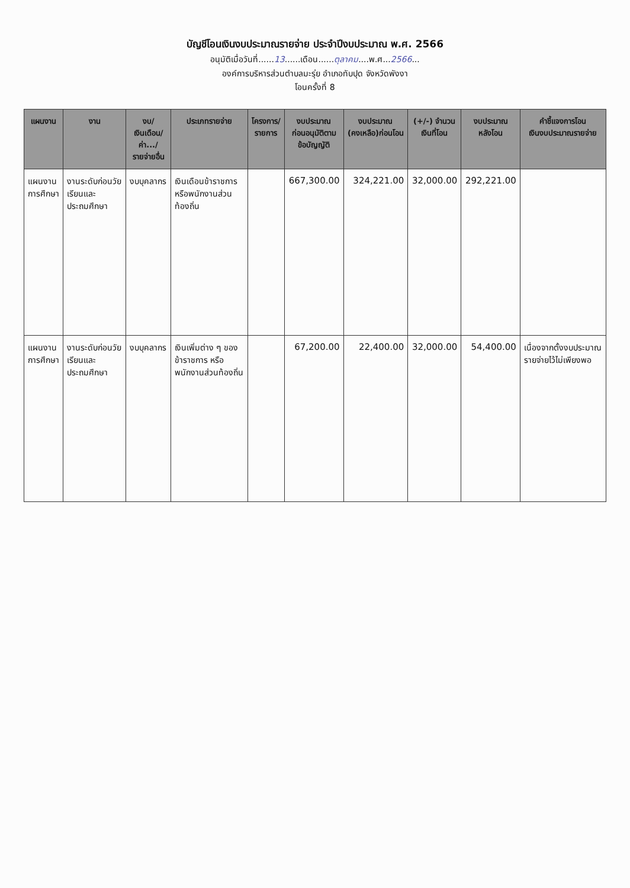บัญชีโอนเงินงบประมาณรายจ่าย ประจำปีงบประมาณ พ.ศ. 2566
อนุมัติเมื่อวันที่......13......เดือน......ตุลาคม....พ.ศ...2566...
องค์การบริหารส่วนตำบลมะรุ่ย อำเภอทับปุด จังหวัดพังงา
โอนครั้งที่ 8
| แผนงาน | งาน | งบ/ เงินเดือน/ ค่า.../ รายจ่ายอื่น | ประเภทรายจ่าย | โครงการ/ รายการ | งบประมาณ ก่อนอนุมัติตาม ข้อบัญญัติ | งบประมาณ (คงเหลือ)ก่อนโอน | (+/-) จำนวน เงินที่โอน | งบประมาณ หลังโอน | คำชี้แจงการโอน เงินงบประมาณรายจ่าย |
| --- | --- | --- | --- | --- | --- | --- | --- | --- | --- |
| แผนงาน การศึกษา | งานระดับก่อนวัย เรียนและ ประถมศึกษา | งบบุคลากร | เงินเดือนข้าราชการ หรือพนักงานส่วน ท้องถิ่น | | 667,300.00 | 324,221.00 | 32,000.00 | 292,221.00 | |
| แผนงาน การศึกษา | งานระดับก่อนวัย เรียนและ ประถมศึกษา | งบบุคลากร | เงินเพิ่มต่าง ๆ ของ ข้าราชการ หรือ พนักงานส่วนท้องถิ่น | | 67,200.00 | 22,400.00 | 32,000.00 | 54,400.00 | เนื่องจากตั้งงบประมาณ รายจ่ายไว้ไม่เพียงพอ |